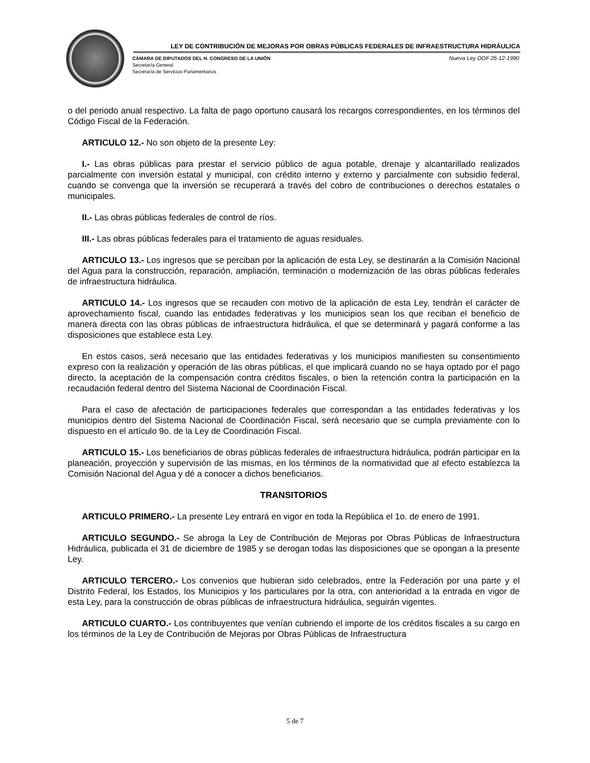LEY DE CONTRIBUCIÓN DE MEJORAS POR OBRAS PÚBLICAS FEDERALES DE INFRAESTRUCTURA HIDRÁULICA
CÁMARA DE DIPUTADOS DEL H. CONGRESO DE LA UNIÓN
Secretaría General
Secretaría de Servicios Parlamentarios
Nueva Ley DOF 26-12-1990
o del periodo anual respectivo. La falta de pago oportuno causará los recargos correspondientes, en los términos del Código Fiscal de la Federación.
ARTICULO 12.- No son objeto de la presente Ley:
I.- Las obras públicas para prestar el servicio público de agua potable, drenaje y alcantarillado realizados parcialmente con inversión estatal y municipal, con crédito interno y externo y parcialmente con subsidio federal, cuando se convenga que la inversión se recuperará a través del cobro de contribuciones o derechos estatales o municipales.
II.- Las obras públicas federales de control de ríos.
III.- Las obras públicas federales para el tratamiento de aguas residuales.
ARTICULO 13.- Los ingresos que se perciban por la aplicación de esta Ley, se destinarán a la Comisión Nacional del Agua para la construcción, reparación, ampliación, terminación o modernización de las obras públicas federales de infraestructura hidráulica.
ARTICULO 14.- Los ingresos que se recauden con motivo de la aplicación de esta Ley, tendrán el carácter de aprovechamiento fiscal, cuando las entidades federativas y los municipios sean los que reciban el beneficio de manera directa con las obras públicas de infraestructura hidráulica, el que se determinará y pagará conforme a las disposiciones que establece esta Ley.
En estos casos, será necesario que las entidades federativas y los municipios manifiesten su consentimiento expreso con la realización y operación de las obras públicas, el que implicará cuando no se haya optado por el pago directo, la aceptación de la compensación contra créditos fiscales, o bien la retención contra la participación en la recaudación federal dentro del Sistema Nacional de Coordinación Fiscal.
Para el caso de afectación de participaciones federales que correspondan a las entidades federativas y los municipios dentro del Sistema Nacional de Coordinación Fiscal, será necesario que se cumpla previamente con lo dispuesto en el artículo 9o. de la Ley de Coordinación Fiscal.
ARTICULO 15.- Los beneficiarios de obras públicas federales de infraestructura hidráulica, podrán participar en la planeación, proyección y supervisión de las mismas, en los términos de la normatividad que al efecto establezca la Comisión Nacional del Agua y dé a conocer a dichos beneficiarios.
TRANSITORIOS
ARTICULO PRIMERO.- La presente Ley entrará en vigor en toda la República el 1o. de enero de 1991.
ARTICULO SEGUNDO.- Se abroga la Ley de Contribución de Mejoras por Obras Públicas de Infraestructura Hidráulica, publicada el 31 de diciembre de 1985 y se derogan todas las disposiciones que se opongan a la presente Ley.
ARTICULO TERCERO.- Los convenios que hubieran sido celebrados, entre la Federación por una parte y el Distrito Federal, los Estados, los Municipios y los particulares por la otra, con anterioridad a la entrada en vigor de esta Ley, para la construcción de obras públicas de infraestructura hidráulica, seguirán vigentes.
ARTICULO CUARTO.- Los contribuyentes que venían cubriendo el importe de los créditos fiscales a su cargo en los términos de la Ley de Contribución de Mejoras por Obras Públicas de Infraestructura
5 de 7